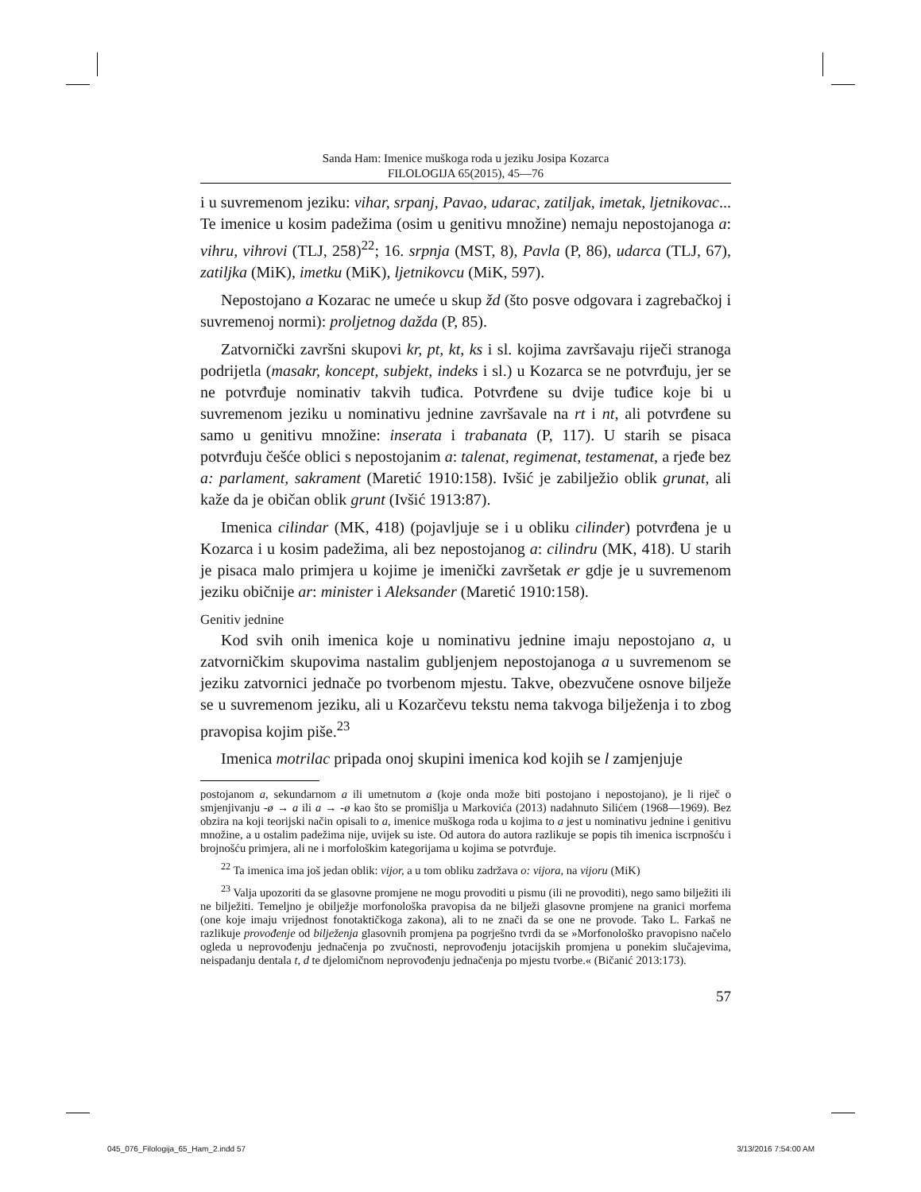Sanda Ham: Imenice muškoga roda u jeziku Josipa Kozarca
FILOLOGIJA 65(2015), 45—76
i u suvremenom jeziku: vihar, srpanj, Pavao, udarac, zatiljak, imetak, ljetnikovac... Te imenice u kosim padežima (osim u genitivu množine) nemaju nepostojanoga a: vihru, vihrovi (TLJ, 258)<sup>22</sup>; 16. srpnja (MST, 8), Pavla (P, 86), udarca (TLJ, 67), zatiljka (MiK), imetku (MiK), ljetnikovcu (MiK, 597).
Nepostojano a Kozarac ne umeće u skup žd (što posve odgovara i zagrebačkoj i suvremenoj normi): proljetnog dažda (P, 85).
Zatvornički završni skupovi kr, pt, kt, ks i sl. kojima završavaju riječi stranoga podrijetla (masakr, koncept, subjekt, indeks i sl.) u Kozarca se ne potvrđuju, jer se ne potvrđuje nominativ takvih tuđica. Potvrđene su dvije tuđice koje bi u suvremenom jeziku u nominativu jednine završavale na rt i nt, ali potvrđene su samo u genitivu množine: inserata i trabanata (P, 117). U starih se pisaca potvrđuju češće oblici s nepostojanim a: talenat, regimenat, testamenat, a rjeđe bez a: parlament, sakrament (Maretić 1910:158). Ivšić je zabilježio oblik grunat, ali kaže da je običan oblik grunt (Ivšić 1913:87).
Imenica cilindar (MK, 418) (pojavljuje se i u obliku cilinder) potvrđena je u Kozarca i u kosim padežima, ali bez nepostojanog a: cilindru (MK, 418). U starih je pisaca malo primjera u kojime je imenički završetak er gdje je u suvremenom jeziku običnije ar: minister i Aleksander (Maretić 1910:158).
Genitiv jednine
Kod svih onih imenica koje u nominativu jednine imaju nepostojano a, u zatvorničkim skupovima nastalim gubljenjem nepostojanoga a u suvremenom se jeziku zatvornici jednače po tvorbenom mjestu. Takve, obezvučene osnove bilježe se u suvremenom jeziku, ali u Kozarčevu tekstu nema takvoga bilježenja i to zbog pravopisa kojim piše.<sup>23</sup>
Imenica motrilac pripada onoj skupini imenica kod kojih se l zamjenjuje
postojanom a, sekundarnom a ili umetnutom a (koje onda može biti postojano i nepostojano), je li riječ o smjenjivanju -ø → a ili a → -ø kao što se promišlja u Markovića (2013) nadahnuto Silićem (1968—1969). Bez obzira na koji teorijski način opisali to a, imenice muškoga roda u kojima to a jest u nominativu jednine i genitivu množine, a u ostalim padežima nije, uvijek su iste. Od autora do autora razlikuje se popis tih imenica iscrpnošću i brojnošću primjera, ali ne i morfološkim kategorijama u kojima se potvrđuje.
<sup>22</sup> Ta imenica ima još jedan oblik: vijor, a u tom obliku zadržava o: vijora, na vijoru (MiK)
<sup>23</sup> Valja upozoriti da se glasovne promjene ne mogu provoditi u pismu (ili ne provoditi), nego samo bilježiti ili ne bilježiti. Temeljno je obilježje morfonološka pravopisa da ne bilježi glasovne promjene na granici morfema (one koje imaju vrijednost fonotaktičkoga zakona), ali to ne znači da se one ne provode. Tako L. Farkaš ne razlikuje provođenje od bilježenja glasovnih promjena pa pogrješno tvrdi da se »Morfonološko pravopisno načelo ogleda u neprovođenju jednačenja po zvučnosti, neprovođenju jotacijskih promjena u ponekim slučajevima, neispadanju dentala t, d te djelomičnom neprovođenju jednačenja po mjestu tvorbe.« (Bičanić 2013:173).
57
045_076_Filologija_65_Ham_2.indd 57 3/13/2016 7:54:00 AM